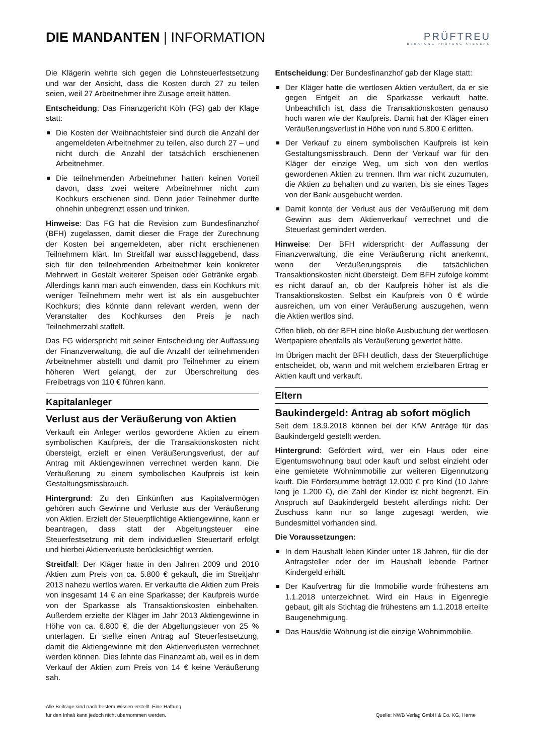DIE MANDANTEN | INFORMATION
PRÜFTREU
BERATUNG PRÜFUNG STEUERN
Die Klägerin wehrte sich gegen die Lohnsteuerfestsetzung und war der Ansicht, dass die Kosten durch 27 zu teilen seien, weil 27 Arbeitnehmer ihre Zusage erteilt hätten.
Entscheidung: Das Finanzgericht Köln (FG) gab der Klage statt:
Die Kosten der Weihnachtsfeier sind durch die Anzahl der angemeldeten Arbeitnehmer zu teilen, also durch 27 – und nicht durch die Anzahl der tatsächlich erschienenen Arbeitnehmer.
Die teilnehmenden Arbeitnehmer hatten keinen Vorteil davon, dass zwei weitere Arbeitnehmer nicht zum Kochkurs erschienen sind. Denn jeder Teilnehmer durfte ohnehin unbegrenzt essen und trinken.
Hinweise: Das FG hat die Revision zum Bundesfinanzhof (BFH) zugelassen, damit dieser die Frage der Zurechnung der Kosten bei angemeldeten, aber nicht erschienenen Teilnehmern klärt. Im Streitfall war ausschlaggebend, dass sich für den teilnehmenden Arbeitnehmer kein konkreter Mehrwert in Gestalt weiterer Speisen oder Getränke ergab. Allerdings kann man auch einwenden, dass ein Kochkurs mit weniger Teilnehmern mehr wert ist als ein ausgebuchter Kochkurs; dies könnte dann relevant werden, wenn der Veranstalter des Kochkurses den Preis je nach Teilnehmerzahl staffelt.
Das FG widerspricht mit seiner Entscheidung der Auffassung der Finanzverwaltung, die auf die Anzahl der teilnehmenden Arbeitnehmer abstellt und damit pro Teilnehmer zu einem höheren Wert gelangt, der zur Überschreitung des Freibetrags von 110 € führen kann.
Kapitalanleger
Verlust aus der Veräußerung von Aktien
Verkauft ein Anleger wertlos gewordene Aktien zu einem symbolischen Kaufpreis, der die Transaktionskosten nicht übersteigt, erzielt er einen Veräußerungsverlust, der auf Antrag mit Aktiengewinnen verrechnet werden kann. Die Veräußerung zu einem symbolischen Kaufpreis ist kein Gestaltungsmissbrauch.
Hintergrund: Zu den Einkünften aus Kapitalvermögen gehören auch Gewinne und Verluste aus der Veräußerung von Aktien. Erzielt der Steuerpflichtige Aktiengewinne, kann er beantragen, dass statt der Abgeltungsteuer eine Steuerfestsetzung mit dem individuellen Steuertarif erfolgt und hierbei Aktienverluste berücksichtigt werden.
Streitfall: Der Kläger hatte in den Jahren 2009 und 2010 Aktien zum Preis von ca. 5.800 € gekauft, die im Streitjahr 2013 nahezu wertlos waren. Er verkaufte die Aktien zum Preis von insgesamt 14 € an eine Sparkasse; der Kaufpreis wurde von der Sparkasse als Transaktionskosten einbehalten. Außerdem erzielte der Kläger im Jahr 2013 Aktiengewinne in Höhe von ca. 6.800 €, die der Abgeltungsteuer von 25 % unterlagen. Er stellte einen Antrag auf Steuerfestsetzung, damit die Aktiengewinne mit den Aktienverlusten verrechnet werden können. Dies lehnte das Finanzamt ab, weil es in dem Verkauf der Aktien zum Preis von 14 € keine Veräußerung sah.
Entscheidung: Der Bundesfinanzhof gab der Klage statt:
Der Kläger hatte die wertlosen Aktien veräußert, da er sie gegen Entgelt an die Sparkasse verkauft hatte. Unbeachtlich ist, dass die Transaktionskosten genauso hoch waren wie der Kaufpreis. Damit hat der Kläger einen Veräußerungsverlust in Höhe von rund 5.800 € erlitten.
Der Verkauf zu einem symbolischen Kaufpreis ist kein Gestaltungsmissbrauch. Denn der Verkauf war für den Kläger der einzige Weg, um sich von den wertlos gewordenen Aktien zu trennen. Ihm war nicht zuzumuten, die Aktien zu behalten und zu warten, bis sie eines Tages von der Bank ausgebucht werden.
Damit konnte der Verlust aus der Veräußerung mit dem Gewinn aus dem Aktienverkauf verrechnet und die Steuerlast gemindert werden.
Hinweise: Der BFH widerspricht der Auffassung der Finanzverwaltung, die eine Veräußerung nicht anerkennt, wenn der Veräußerungspreis die tatsächlichen Transaktionskosten nicht übersteigt. Dem BFH zufolge kommt es nicht darauf an, ob der Kaufpreis höher ist als die Transaktionskosten. Selbst ein Kaufpreis von 0 € würde ausreichen, um von einer Veräußerung auszugehen, wenn die Aktien wertlos sind.
Offen blieb, ob der BFH eine bloße Ausbuchung der wertlosen Wertpapiere ebenfalls als Veräußerung gewertet hätte.
Im Übrigen macht der BFH deutlich, dass der Steuerpflichtige entscheidet, ob, wann und mit welchem erzielbaren Ertrag er Aktien kauft und verkauft.
Eltern
Baukindergeld: Antrag ab sofort möglich
Seit dem 18.9.2018 können bei der KfW Anträge für das Baukindergeld gestellt werden.
Hintergrund: Gefördert wird, wer ein Haus oder eine Eigentumswohnung baut oder kauft und selbst einzieht oder eine gemietete Wohnimmobilie zur weiteren Eigennutzung kauft. Die Fördersumme beträgt 12.000 € pro Kind (10 Jahre lang je 1.200 €), die Zahl der Kinder ist nicht begrenzt. Ein Anspruch auf Baukindergeld besteht allerdings nicht: Der Zuschuss kann nur so lange zugesagt werden, wie Bundesmittel vorhanden sind.
Die Voraussetzungen:
In dem Haushalt leben Kinder unter 18 Jahren, für die der Antragsteller oder der im Haushalt lebende Partner Kindergeld erhält.
Der Kaufvertrag für die Immobilie wurde frühestens am 1.1.2018 unterzeichnet. Wird ein Haus in Eigenregie gebaut, gilt als Stichtag die frühestens am 1.1.2018 erteilte Baugenehmigung.
Das Haus/die Wohnung ist die einzige Wohnimmobilie.
Alle Beiträge sind nach bestem Wissen erstellt. Eine Haftung
für den Inhalt kann jedoch nicht übernommen werden.
Quelle: NWB Verlag GmbH & Co. KG, Herne